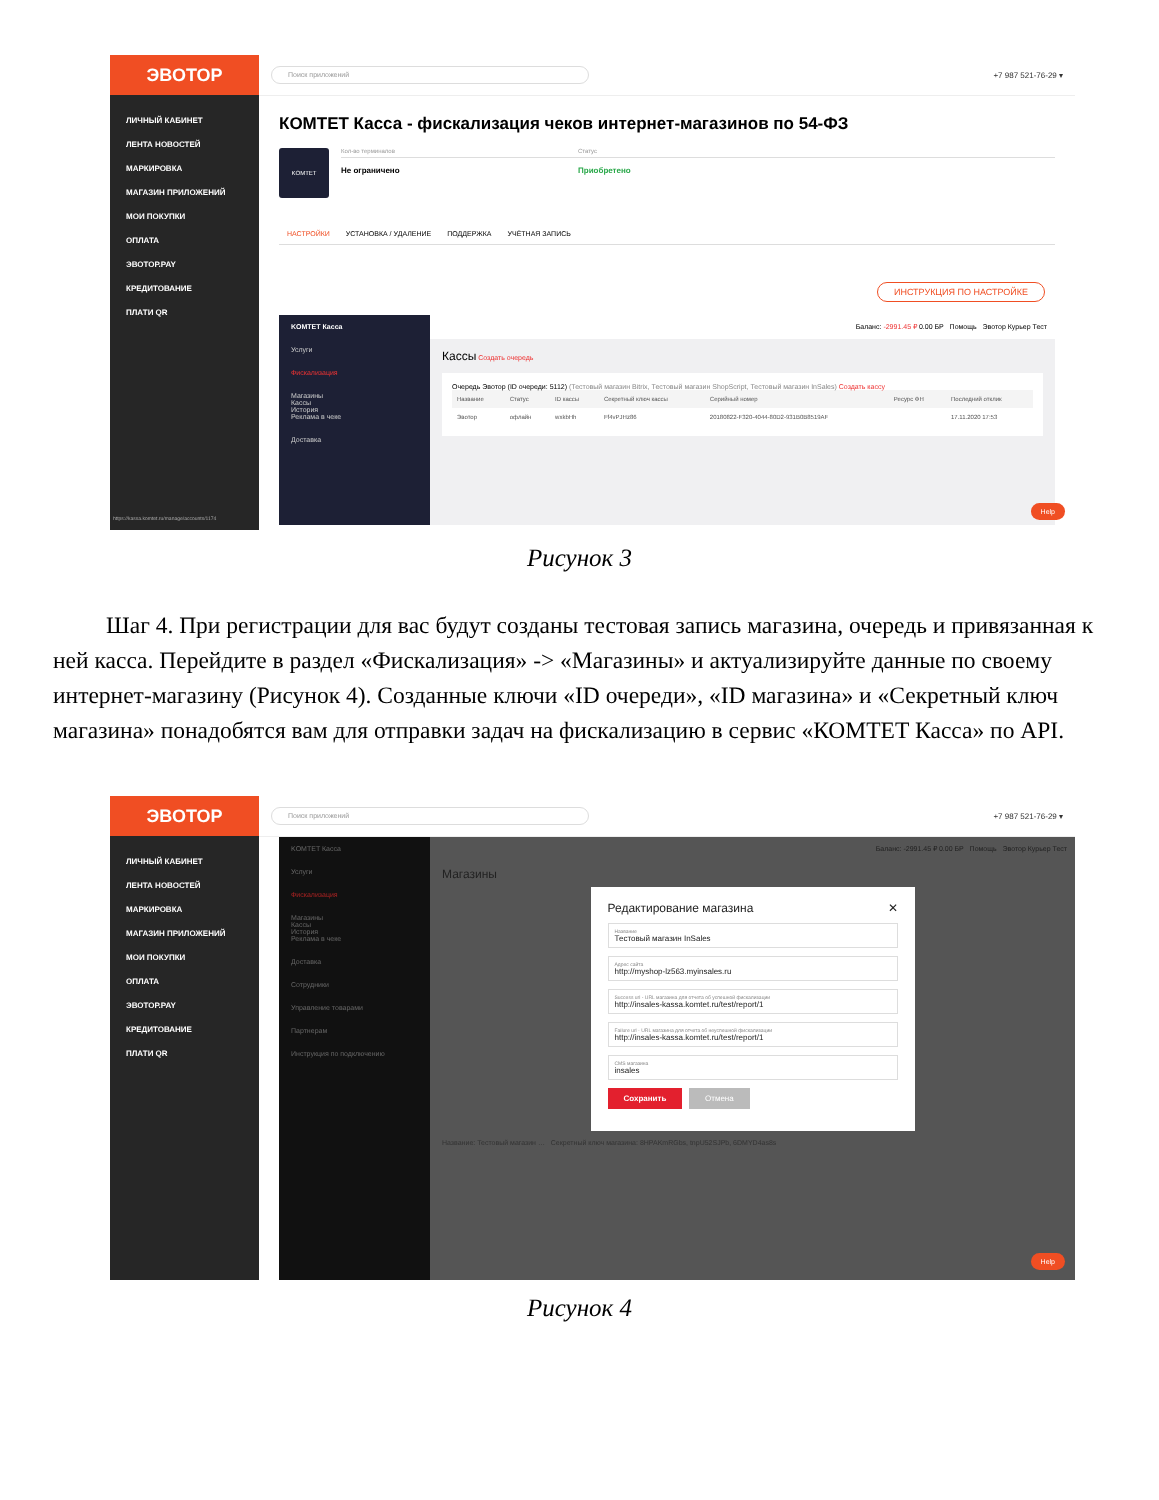ЭВОТОР
ЛИЧНЫЙ КАБИНЕТ
ЛЕНТА НОВОСТЕЙ
МАРКИРОВКА
МАГАЗИН ПРИЛОЖЕНИЙ
МОИ ПОКУПКИ
ОПЛАТА
ЭВОТОР.PAY
КРЕДИТОВАНИЕ
ПЛАТИ QR
https://kassa.komtet.ru/manage/accounts/1174
Поиск приложений
+7 987 521-76-29 ▾
КОМТЕТ Касса - фискализация чеков интернет-магазинов по 54-ФЗ
KOMTET
Кол-во терминалов Статус
Не ограничено Приобретено
НАСТРОЙКИ УСТАНОВКА / УДАЛЕНИЕ ПОДДЕРЖКА УЧЁТНАЯ ЗАПИСЬ
ИНСТРУКЦИЯ ПО НАСТРОЙКЕ
KOMTET Касса
Услуги
Фискализация
Магазины
Кассы
История
Реклама в чеке
Доставка
Баланс: -2991.45 ₽ 0.00 БР Помощь Эвотор Курьер Тест
Кассы Создать очередь
Очередь Эвотор (ID очереди: 5112) (Тестовый магазин Bitrix, Тестовый магазин ShopScript, Тестовый магазин InSales) Создать кассу
| Название | Статус | ID кассы | Секретный ключ кассы | Серийный номер | Ресурс ФН | Последний отклик |
| --- | --- | --- | --- | --- | --- | --- |
| Эвотор | офлайн | wxkbHh | Ff4vPJHz86 | 20180822-F320-4044-80D2-931B0B8519AF | | 17.11.2020 17:53 |
Help
Рисунок 3
Шаг 4. При регистрации для вас будут созданы тестовая запись магазина, очередь и привязанная к ней касса. Перейдите в раздел «Фискализация» -> «Магазины» и актуализируйте данные по своему интернет-магазину (Рисунок 4). Созданные ключи «ID очереди», «ID магазина» и «Секретный ключ магазина» понадобятся вам для отправки задач на фискализацию в сервис «КОМТЕТ Касса» по API.
ЭВОТОР
ЛИЧНЫЙ КАБИНЕТ
ЛЕНТА НОВОСТЕЙ
МАРКИРОВКА
МАГАЗИН ПРИЛОЖЕНИЙ
МОИ ПОКУПКИ
ОПЛАТА
ЭВОТОР.PAY
КРЕДИТОВАНИЕ
ПЛАТИ QR
Поиск приложений
+7 987 521-76-29 ▾
KOMTET Касса
Услуги
Фискализация
Магазины
Кассы
История
Реклама в чеке
Доставка
Сотрудники
Управление товарами
Партнерам
Инструкция по подключению
Баланс: -2991.45 ₽ 0.00 БР Помощь Эвотор Курьер Тест
Магазины
Редактирование магазина ✕
Название
Тестовый магазин InSales
Адрес сайта
http://myshop-lz563.myinsales.ru
Success url - URL магазина для отчета об успешной фискализации
http://insales-kassa.komtet.ru/test/report/1
Failure url - URL магазина для отчета об неуспешной фискализации
http://insales-kassa.komtet.ru/test/report/1
CMS магазина
insales
Сохранить Отмена
Название: Тестовый магазин … Секретный ключ магазина: 8HPAKmRGbs, tnpU52SJPb, 6DMYD4as8s
Help
Рисунок 4